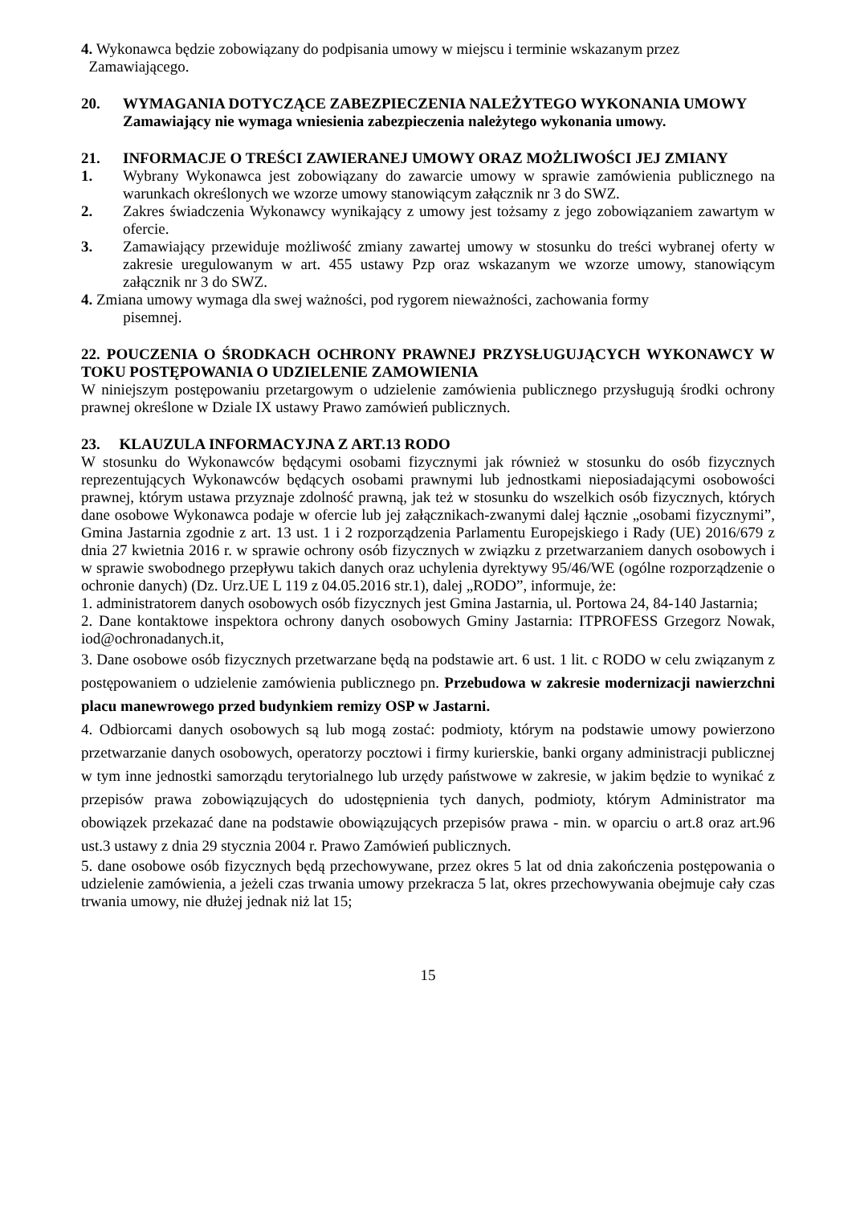4. Wykonawca będzie zobowiązany do podpisania umowy w miejscu i terminie wskazanym przez
Zamawiającego.
20. WYMAGANIA DOTYCZĄCE ZABEZPIECZENIA NALEŻYTEGO WYKONANIA UMOWY
Zamawiający nie wymaga wniesienia zabezpieczenia należytego wykonania umowy.
21. INFORMACJE O TREŚCI ZAWIERANEJ UMOWY ORAZ MOŻLIWOŚCI JEJ ZMIANY
1. Wybrany Wykonawca jest zobowiązany do zawarcie umowy w sprawie zamówienia publicznego na warunkach określonych we wzorze umowy stanowiącym załącznik nr 3 do SWZ.
2. Zakres świadczenia Wykonawcy wynikający z umowy jest tożsamy z jego zobowiązaniem zawartym w ofercie.
3. Zamawiający przewiduje możliwość zmiany zawartej umowy w stosunku do treści wybranej oferty w zakresie uregulowanym w art. 455 ustawy Pzp oraz wskazanym we wzorze umowy, stanowiącym załącznik nr 3 do SWZ.
4. Zmiana umowy wymaga dla swej ważności, pod rygorem nieważności, zachowania formy
pisemnej.
22. POUCZENIA O ŚRODKACH OCHRONY PRAWNEJ PRZYSŁUGUJĄCYCH WYKONAWCY W TOKU POSTĘPOWANIA O UDZIELENIE ZAMOWIENIA
W niniejszym postępowaniu przetargowym o udzielenie zamówienia publicznego przysługują środki ochrony prawnej określone w Dziale IX ustawy Prawo zamówień publicznych.
23. KLAUZULA INFORMACYJNA Z ART.13 RODO
W stosunku do Wykonawców będącymi osobami fizycznymi jak również w stosunku do osób fizycznych reprezentujących Wykonawców będących osobami prawnymi lub jednostkami nieposiadającymi osobowości prawnej, którym ustawa przyznaje zdolność prawną, jak też w stosunku do wszelkich osób fizycznych, których dane osobowe Wykonawca podaje w ofercie lub jej załącznikach-zwanymi dalej łącznie „osobami fizycznymi”, Gmina Jastarnia zgodnie z art. 13 ust. 1 i 2 rozporządzenia Parlamentu Europejskiego i Rady (UE) 2016/679 z dnia 27 kwietnia 2016 r. w sprawie ochrony osób fizycznych w związku z przetwarzaniem danych osobowych i w sprawie swobodnego przepływu takich danych oraz uchylenia dyrektywy 95/46/WE (ogólne rozporządzenie o ochronie danych) (Dz. Urz.UE L 119 z 04.05.2016 str.1), dalej „RODO”, informuje, że:
1. administratorem danych osobowych osób fizycznych jest Gmina Jastarnia, ul. Portowa 24, 84-140 Jastarnia;
2. Dane kontaktowe inspektora ochrony danych osobowych Gminy Jastarnia: ITPROFESS Grzegorz Nowak, iod@ochronadanych.it,
3. Dane osobowe osób fizycznych przetwarzane będą na podstawie art. 6 ust. 1 lit. c RODO w celu związanym z postępowaniem o udzielenie zamówienia publicznego pn. Przebudowa w zakresie modernizacji nawierzchni placu manewrowego przed budynkiem remizy OSP w Jastarni.
4. Odbiorcami danych osobowych są lub mogą zostać: podmioty, którym na podstawie umowy powierzono przetwarzanie danych osobowych, operatorzy pocztowi i firmy kurierskie, banki organy administracji publicznej w tym inne jednostki samorządu terytorialnego lub urzędy państwowe w zakresie, w jakim będzie to wynikać z przepisów prawa zobowiązujących do udostępnienia tych danych, podmioty, którym Administrator ma obowiązek przekazać dane na podstawie obowiązujących przepisów prawa - min. w oparciu o art.8 oraz art.96 ust.3 ustawy z dnia 29 stycznia 2004 r. Prawo Zamówień publicznych.
5. dane osobowe osób fizycznych będą przechowywane, przez okres 5 lat od dnia zakończenia postępowania o udzielenie zamówienia, a jeżeli czas trwania umowy przekracza 5 lat, okres przechowywania obejmuje cały czas trwania umowy, nie dłużej jednak niż lat 15;
15